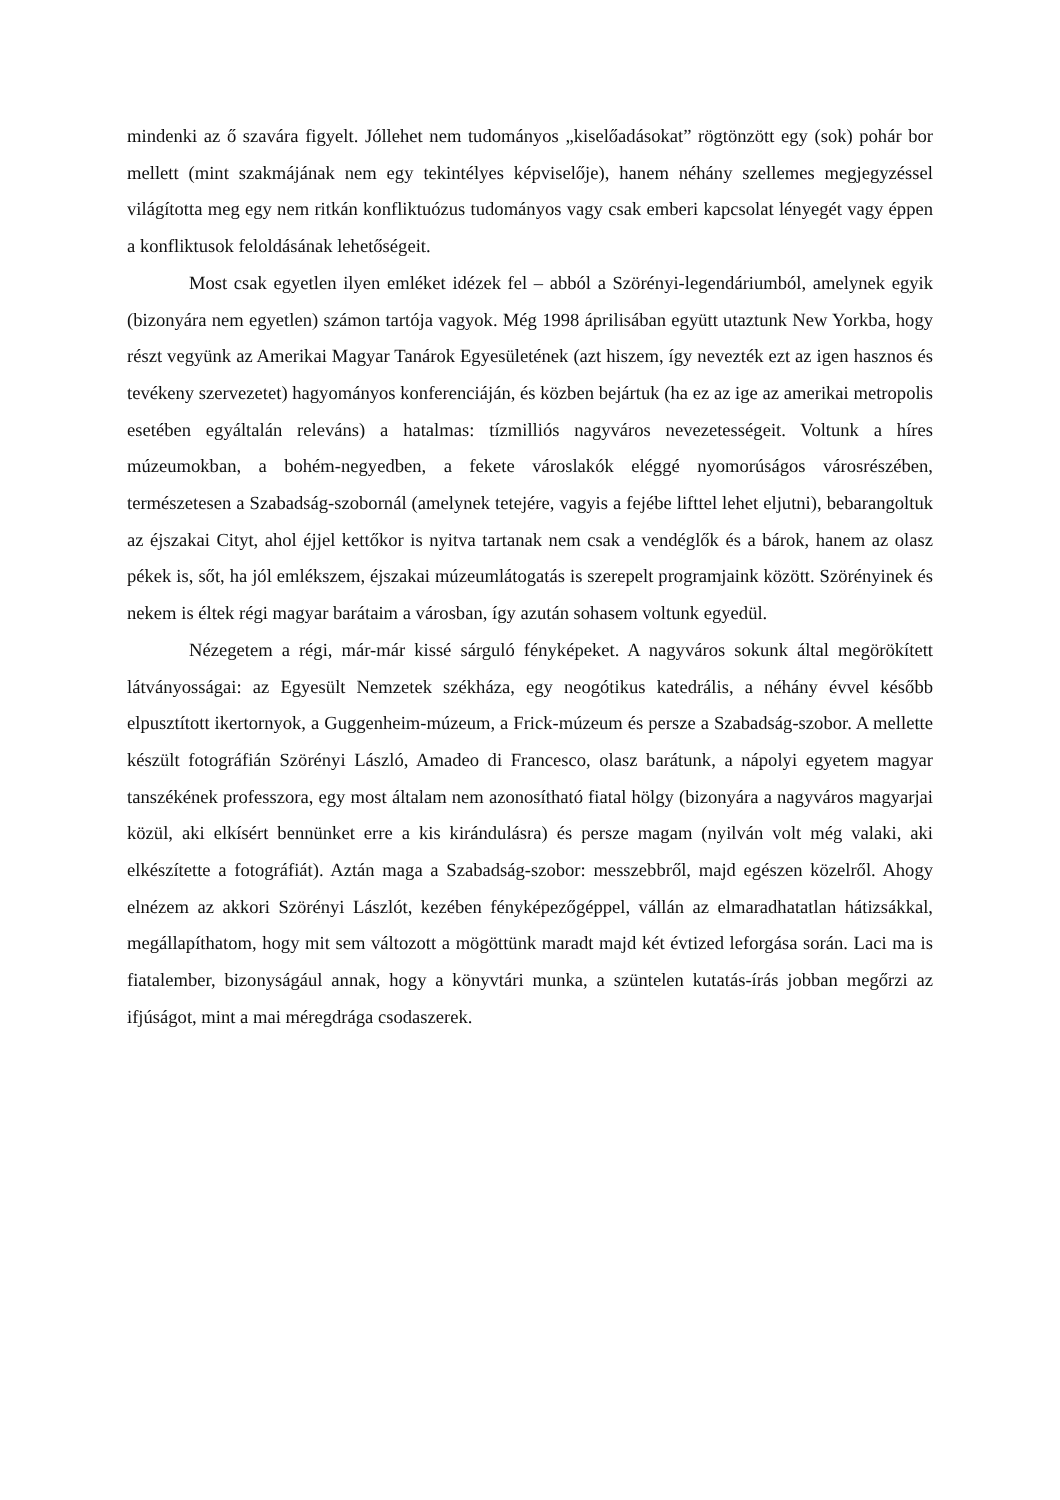mindenki az ő szavára figyelt. Jóllehet nem tudományos „kiselőadásokat” rögtönzött egy (sok) pohár bor mellett (mint szakmájának nem egy tekintélyes képviselője), hanem néhány szellemes megjegyzéssel világította meg egy nem ritkán konfliktuózus tudományos vagy csak emberi kapcsolat lényegét vagy éppen a konfliktusok feloldásának lehetőségeit.
Most csak egyetlen ilyen emléket idézek fel – abból a Szörényi-legendáriumból, amelynek egyik (bizonyára nem egyetlen) számon tartója vagyok. Még 1998 áprilisában együtt utaztunk New Yorkba, hogy részt vegyünk az Amerikai Magyar Tanárok Egyesületének (azt hiszem, így nevezték ezt az igen hasznos és tevékeny szervezetet) hagyományos konferenciáján, és közben bejártuk (ha ez az ige az amerikai metropolis esetében egyáltalán releváns) a hatalmas: tízmilliós nagyváros nevezetességeit. Voltunk a híres múzeumokban, a bohém-negyedben, a fekete városlakók eléggé nyomorúságos városrészében, természetesen a Szabadság-szobornál (amelynek tetejére, vagyis a fejébe lifttel lehet eljutni), bebarangoltuk az éjszakai Cityt, ahol éjjel kettőkor is nyitva tartanak nem csak a vendéglők és a bárok, hanem az olasz pékek is, sőt, ha jól emlékszem, éjszakai múzeumlátogatás is szerepelt programjaink között. Szörényinek és nekem is éltek régi magyar barátaim a városban, így azután sohasem voltunk egyedül.
Nézegetem a régi, már-már kissé sárguló fényképeket. A nagyváros sokunk által megörökített látványosságai: az Egyesült Nemzetek székháza, egy neogótikus katedrális, a néhány évvel később elpusztított ikertornyok, a Guggenheim-múzeum, a Frick-múzeum és persze a Szabadság-szobor. A mellette készült fotográfián Szörényi László, Amadeo di Francesco, olasz barátunk, a nápolyi egyetem magyar tanszékének professzora, egy most általam nem azonosítható fiatal hölgy (bizonyára a nagyváros magyarjai közül, aki elkísért bennünket erre a kis kirándulásra) és persze magam (nyilván volt még valaki, aki elkészítette a fotográfiát). Aztán maga a Szabadság-szobor: messzebbről, majd egészen közelről. Ahogy elnézem az akkori Szörényi Lászlót, kezében fényképezőgéppel, vállán az elmaradhatatlan hátizsákkal, megállapíthatom, hogy mit sem változott a mögöttünk maradt majd két évtized leforgása során. Laci ma is fiatalember, bizonyságául annak, hogy a könyvtári munka, a szüntelen kutatás-írás jobban megőrzi az ifjúságot, mint a mai méregdrága csodaszerek.